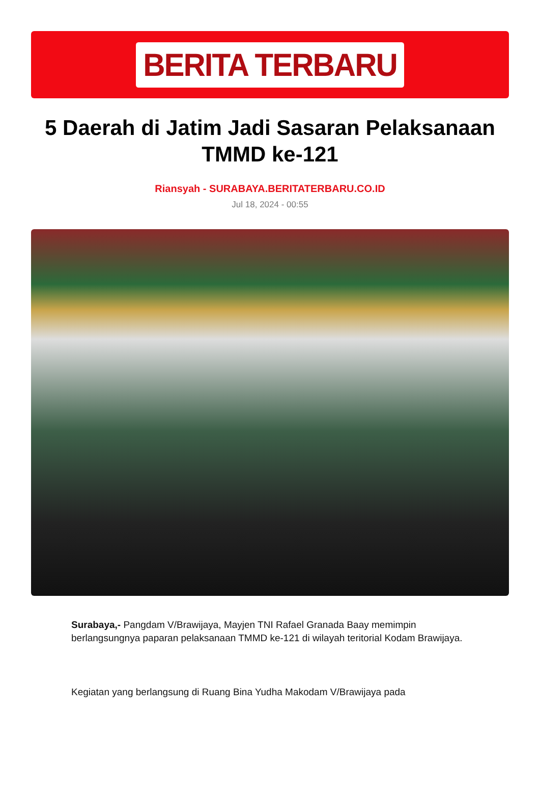BERITA TERBARU
5 Daerah di Jatim Jadi Sasaran Pelaksanaan TMMD ke-121
Riansyah - SURABAYA.BERITATERBARU.CO.ID
Jul 18, 2024 - 00:55
Surabaya,- Pangdam V/Brawijaya, Mayjen TNI Rafael Granada Baay memimpin berlangsungnya paparan pelaksanaan TMMD ke-121 di wilayah teritorial Kodam Brawijaya.
Kegiatan yang berlangsung di Ruang Bina Yudha Makodam V/Brawijaya pada